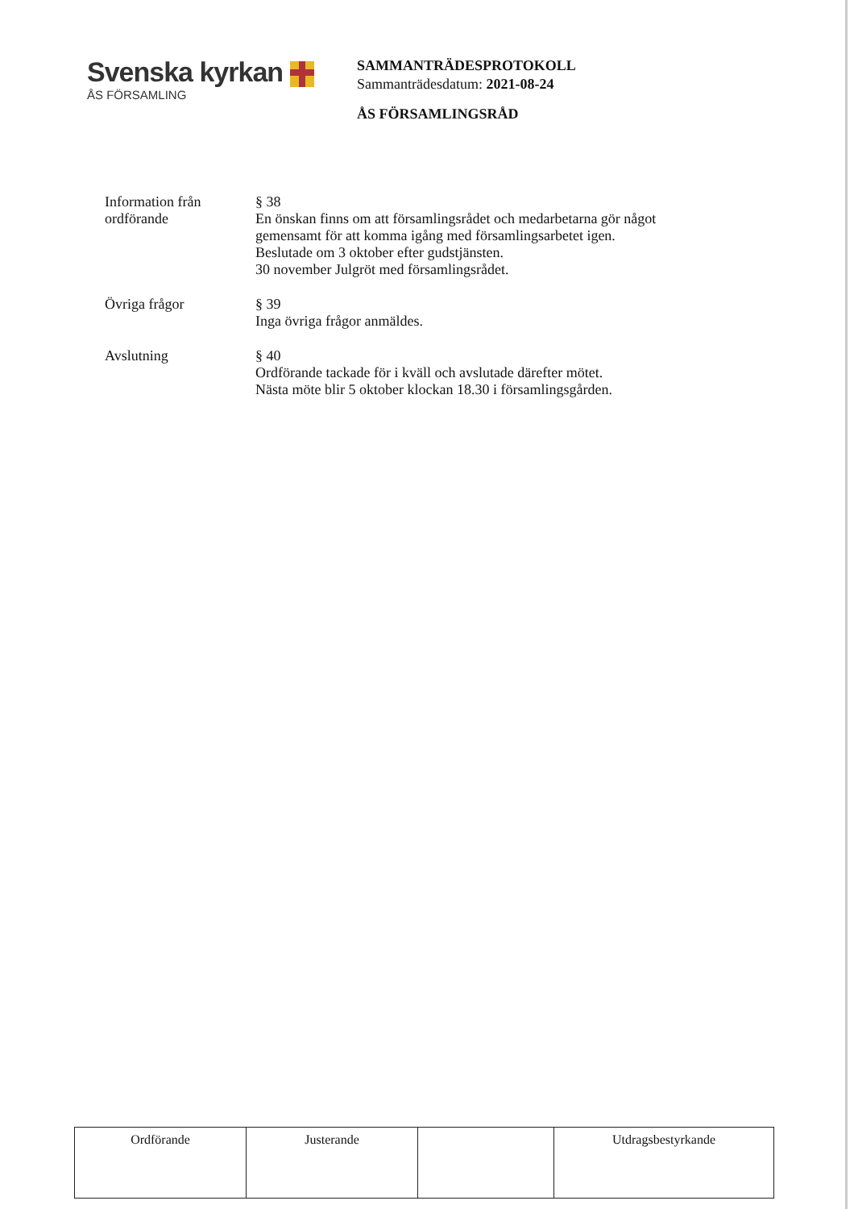Svenska kyrkan
ÅS FÖRSAMLING
SAMMANTRÄDESPROTOKOLL
Sammanträdesdatum: 2021-08-24
ÅS FÖRSAMLINGSRÅD
Information från
ordförande
§ 38
En önskan finns om att församlingsrådet och medarbetarna gör något
gemensamt för att komma igång med församlingsarbetet igen.
Beslutade om 3 oktober efter gudstjänsten.
30 november Julgröt med församlingsrådet.
Övriga frågor § 39
Inga övriga frågor anmäldes.
Avslutning § 40
Ordförande tackade för i kväll och avslutade därefter mötet.
Nästa möte blir 5 oktober klockan 18.30 i församlingsgården.
| Ordförande | Justerande | | Utdragsbestyrkande |